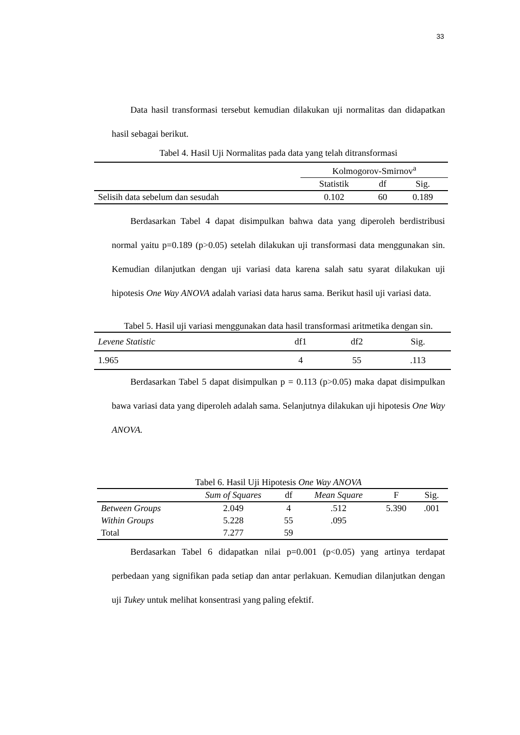33
Data hasil transformasi tersebut kemudian dilakukan uji normalitas dan didapatkan hasil sebagai berikut.
Tabel 4. Hasil Uji Normalitas pada data yang telah ditransformasi
| | Kolmogorov-Smirnov<sup>a</sup> | | |
| --- | --- | --- | --- |
| | Statistik | df | Sig. |
| Selisih data sebelum dan sesudah | 0.102 | 60 | 0.189 |
Berdasarkan Tabel 4 dapat disimpulkan bahwa data yang diperoleh berdistribusi normal yaitu p=0.189 (p>0.05) setelah dilakukan uji transformasi data menggunakan sin. Kemudian dilanjutkan dengan uji variasi data karena salah satu syarat dilakukan uji hipotesis One Way ANOVA adalah variasi data harus sama. Berikut hasil uji variasi data.
Tabel 5. Hasil uji variasi menggunakan data hasil transformasi aritmetika dengan sin.
| Levene Statistic | df1 | df2 | Sig. |
| --- | --- | --- | --- |
| 1.965 | 4 | 55 | .113 |
Berdasarkan Tabel 5 dapat disimpulkan p = 0.113 (p>0.05) maka dapat disimpulkan bawa variasi data yang diperoleh adalah sama. Selanjutnya dilakukan uji hipotesis One Way ANOVA.
Tabel 6. Hasil Uji Hipotesis One Way ANOVA
| | Sum of Squares | df | Mean Square | F | Sig. |
| --- | --- | --- | --- | --- | --- |
| Between Groups | 2.049 | 4 | .512 | 5.390 | .001 |
| Within Groups | 5.228 | 55 | .095 | | |
| Total | 7.277 | 59 | | | |
Berdasarkan Tabel 6 didapatkan nilai p=0.001 (p<0.05) yang artinya terdapat perbedaan yang signifikan pada setiap dan antar perlakuan. Kemudian dilanjutkan dengan uji Tukey untuk melihat konsentrasi yang paling efektif.